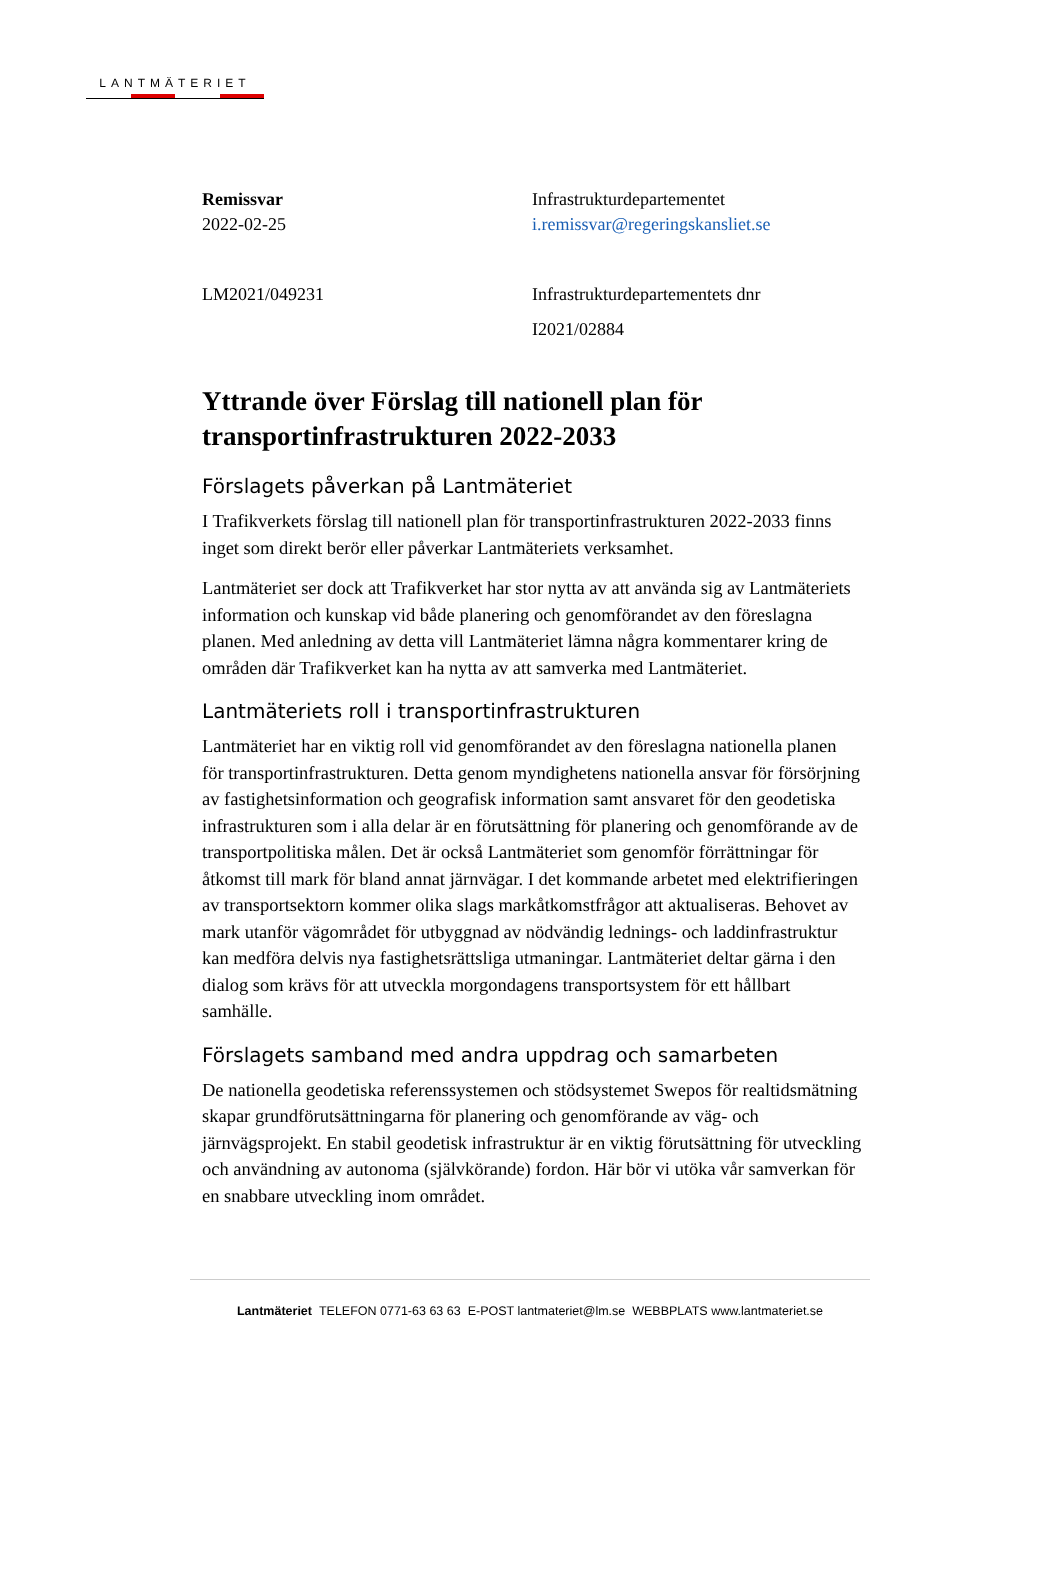LANTMÄTERIET
Remissvar
2022-02-25
Infrastrukturdepartementet
i.remissvar@regeringskansliet.se
LM2021/049231 Infrastrukturdepartementets dnr
I2021/02884
Yttrande över Förslag till nationell plan för transportinfrastrukturen 2022-2033
Förslagets påverkan på Lantmäteriet
I Trafikverkets förslag till nationell plan för transportinfrastrukturen 2022-2033 finns inget som direkt berör eller påverkar Lantmäteriets verksamhet.
Lantmäteriet ser dock att Trafikverket har stor nytta av att använda sig av Lantmäteriets information och kunskap vid både planering och genomförandet av den föreslagna planen. Med anledning av detta vill Lantmäteriet lämna några kommentarer kring de områden där Trafikverket kan ha nytta av att samverka med Lantmäteriet.
Lantmäteriets roll i transportinfrastrukturen
Lantmäteriet har en viktig roll vid genomförandet av den föreslagna nationella planen för transportinfrastrukturen. Detta genom myndighetens nationella ansvar för försörjning av fastighetsinformation och geografisk information samt ansvaret för den geodetiska infrastrukturen som i alla delar är en förutsättning för planering och genomförande av de transportpolitiska målen. Det är också Lantmäteriet som genomför förrättningar för åtkomst till mark för bland annat järnvägar. I det kommande arbetet med elektrifieringen av transportsektorn kommer olika slags markåtkomstfrågor att aktualiseras. Behovet av mark utanför vägområdet för utbyggnad av nödvändig lednings- och laddinfrastruktur kan medföra delvis nya fastighetsrättsliga utmaningar. Lantmäteriet deltar gärna i den dialog som krävs för att utveckla morgondagens transportsystem för ett hållbart samhälle.
Förslagets samband med andra uppdrag och samarbeten
De nationella geodetiska referenssystemen och stödsystemet Swepos för realtidsmätning skapar grundförutsättningarna för planering och genomförande av väg- och järnvägsprojekt. En stabil geodetisk infrastruktur är en viktig förutsättning för utveckling och användning av autonoma (självkörande) fordon. Här bör vi utöka vår samverkan för en snabbare utveckling inom området.
Lantmäteriet TELEFON 0771-63 63 63 E-POST lantmateriet@lm.se WEBBPLATS www.lantmateriet.se